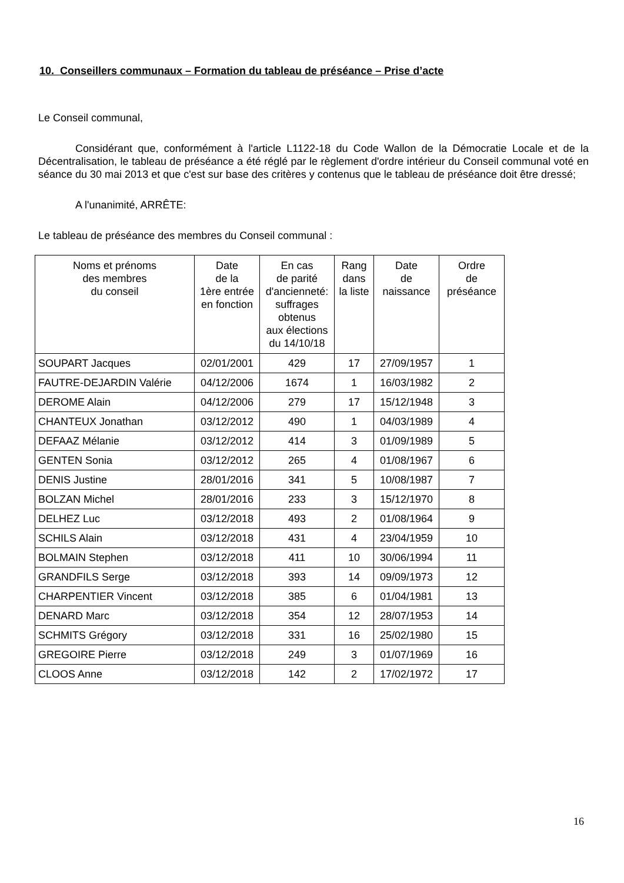10. Conseillers communaux – Formation du tableau de préséance – Prise d’acte
Le Conseil communal,
Considérant que, conformément à l'article L1122-18 du Code Wallon de la Démocratie Locale et de la Décentralisation, le tableau de préséance a été réglé par le règlement d'ordre intérieur du Conseil communal voté en séance du 30 mai 2013 et que c'est sur base des critères y contenus que le tableau de préséance doit être dressé;
A l'unanimité, ARRÊTE:
Le tableau de préséance des membres du Conseil communal :
| Noms et prénoms des membres du conseil | Date de la 1ère entrée en fonction | En cas de parité d'ancienneté: suffrages obtenus aux élections du 14/10/18 | Rang dans la liste | Date de naissance | Ordre de préséance |
| --- | --- | --- | --- | --- | --- |
| SOUPART Jacques | 02/01/2001 | 429 | 17 | 27/09/1957 | 1 |
| FAUTRE-DEJARDIN Valérie | 04/12/2006 | 1674 | 1 | 16/03/1982 | 2 |
| DEROME Alain | 04/12/2006 | 279 | 17 | 15/12/1948 | 3 |
| CHANTEUX Jonathan | 03/12/2012 | 490 | 1 | 04/03/1989 | 4 |
| DEFAAZ Mélanie | 03/12/2012 | 414 | 3 | 01/09/1989 | 5 |
| GENTEN Sonia | 03/12/2012 | 265 | 4 | 01/08/1967 | 6 |
| DENIS Justine | 28/01/2016 | 341 | 5 | 10/08/1987 | 7 |
| BOLZAN Michel | 28/01/2016 | 233 | 3 | 15/12/1970 | 8 |
| DELHEZ Luc | 03/12/2018 | 493 | 2 | 01/08/1964 | 9 |
| SCHILS Alain | 03/12/2018 | 431 | 4 | 23/04/1959 | 10 |
| BOLMAIN Stephen | 03/12/2018 | 411 | 10 | 30/06/1994 | 11 |
| GRANDFILS Serge | 03/12/2018 | 393 | 14 | 09/09/1973 | 12 |
| CHARPENTIER Vincent | 03/12/2018 | 385 | 6 | 01/04/1981 | 13 |
| DENARD Marc | 03/12/2018 | 354 | 12 | 28/07/1953 | 14 |
| SCHMITS Grégory | 03/12/2018 | 331 | 16 | 25/02/1980 | 15 |
| GREGOIRE Pierre | 03/12/2018 | 249 | 3 | 01/07/1969 | 16 |
| CLOOS Anne | 03/12/2018 | 142 | 2 | 17/02/1972 | 17 |
16